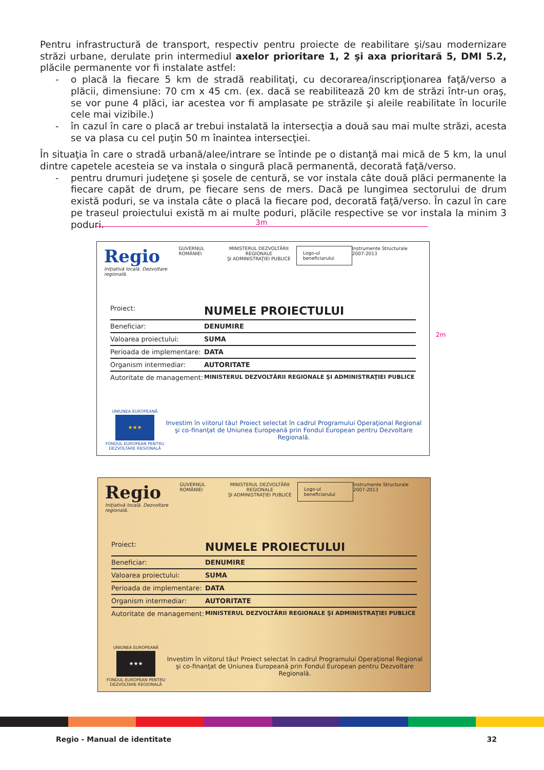Pentru infrastructură de transport, respectiv pentru proiecte de reabilitare şi/sau modernizare străzi urbane, derulate prin intermediul axelor prioritare 1, 2 şi axa prioritară 5, DMI 5.2, plăcile permanente vor fi instalate astfel:
- o placă la fiecare 5 km de stradă reabilitaţi, cu decorarea/inscripţionarea faţă/verso a plăcii, dimensiune: 70 cm x 45 cm. (ex. dacă se reabilitează 20 km de străzi într-un oraş, se vor pune 4 plăci, iar acestea vor fi amplasate pe străzile şi aleile reabilitate în locurile cele mai vizibile.)
- în cazul în care o placă ar trebui instalată la intersecţia a două sau mai multe străzi, acesta se va plasa cu cel puţin 50 m înaintea intersecţiei.
În situaţia în care o stradă urbană/alee/intrare se întinde pe o distanţă mai mică de 5 km, la unul dintre capetele acesteia se va instala o singură placă permanentă, decorată faţă/verso.
- pentru drumuri judeţene şi şosele de centură, se vor instala câte două plăci permanente la fiecare capăt de drum, pe fiecare sens de mers. Dacă pe lungimea sectorului de drum există poduri, se va instala câte o placă la fiecare pod, decorată faţă/verso. În cazul în care pe traseul proiectului există m ai multe poduri, plăcile respective se vor instala la minim 3 poduri.
3m
2m
Regio
Iniţiativă locală. Dezvoltare regională.
GUVERNUL ROMÂNIEI MINISTERUL DEZVOLTĂRII REGIONALE
ŞI ADMINISTRAŢIEI PUBLICE
Logo-ul beneficiarului
Instrumente Structurale 2007-2013
Proiect: NUMELE PROIECTULUI
Beneficiar: DENUMIRE
Valoarea proiectului: SUMA
Perioada de implementare: DATA
Organism intermediar: AUTORITATE
Autoritate de management: MINISTERUL DEZVOLTĂRII REGIONALE ŞI ADMINISTRAŢIEI PUBLICE
UNIUNEA EUROPEANĂ
★★★
FONDUL EUROPEAN PENTRU DEZVOLTARE REGIONALĂ
Investim în viitorul tău! Proiect selectat în cadrul Programului Operaţional Regional
şi co-finanţat de Uniunea Europeană prin Fondul European pentru Dezvoltare Regională.
Regio
Iniţiativă locală. Dezvoltare regională.
GUVERNUL ROMÂNIEI MINISTERUL DEZVOLTĂRII REGIONALE
ŞI ADMINISTRAŢIEI PUBLICE
Logo-ul beneficiarului
Instrumente Structurale 2007-2013
Proiect: NUMELE PROIECTULUI
Beneficiar: DENUMIRE
Valoarea proiectului: SUMA
Perioada de implementare: DATA
Organism intermediar: AUTORITATE
Autoritate de management: MINISTERUL DEZVOLTĂRII REGIONALE ŞI ADMINISTRAŢIEI PUBLICE
UNIUNEA EUROPEANĂ
★★★
FONDUL EUROPEAN PENTRU DEZVOLTARE REGIONALĂ
Investim în viitorul tău! Proiect selectat în cadrul Programului Operaţional Regional
şi co-finanţat de Uniunea Europeană prin Fondul European pentru Dezvoltare Regională.
Regio - Manual de identitate 32